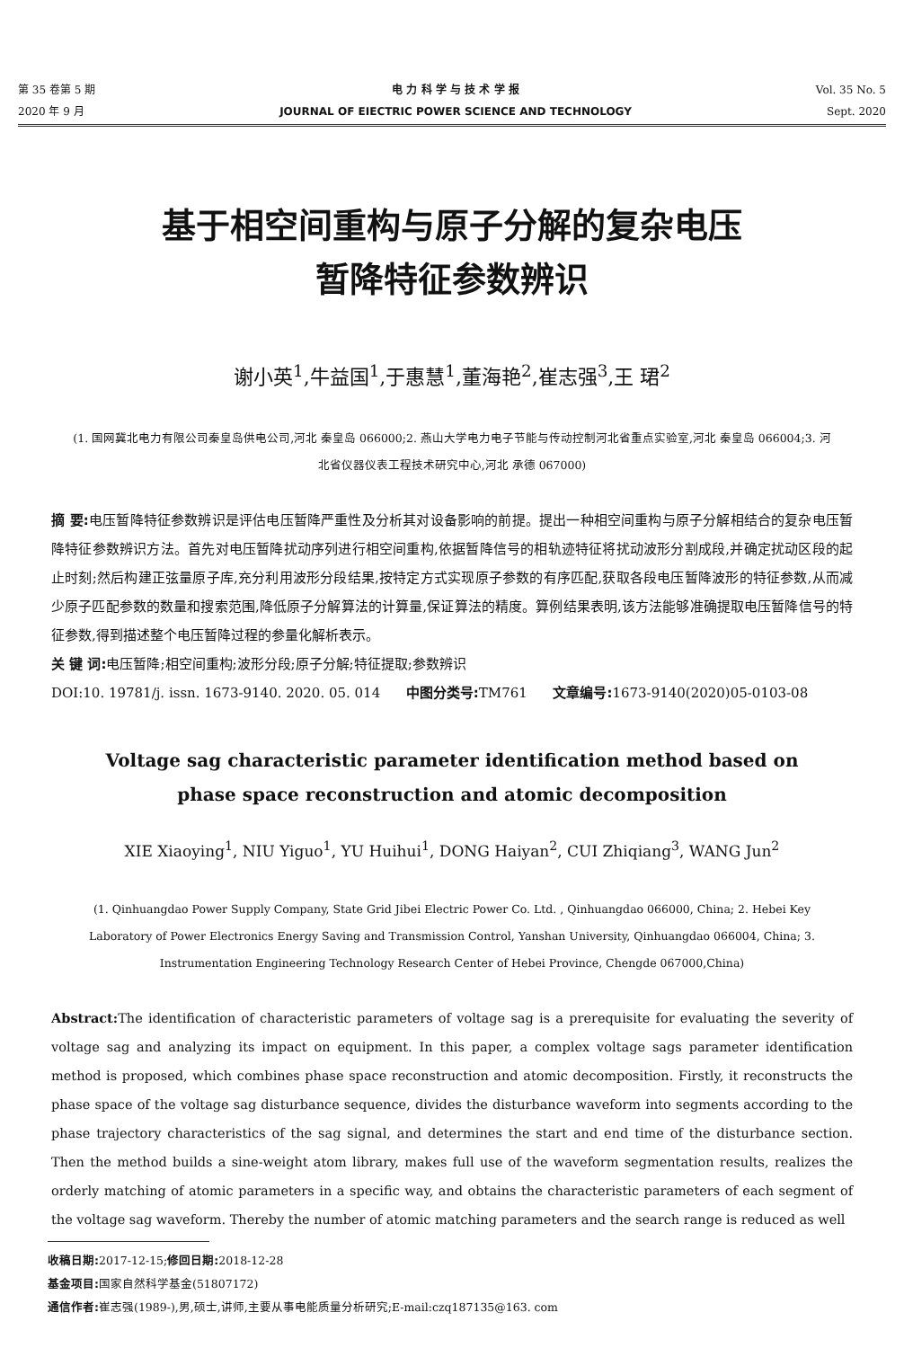第 35 卷第 5 期
2020 年 9 月
电 力 科 学 与 技 术 学 报
JOURNAL OF EIECTRIC POWER SCIENCE AND TECHNOLOGY
Vol. 35 No. 5
Sept. 2020
基于相空间重构与原子分解的复杂电压
暂降特征参数辨识
谢小英<sup>1</sup>,牛益国<sup>1</sup>,于惠慧<sup>1</sup>,董海艳<sup>2</sup>,崔志强<sup>3</sup>,王 珺<sup>2</sup>
(1. 国网冀北电力有限公司秦皇岛供电公司,河北 秦皇岛 066000;2. 燕山大学电力电子节能与传动控制河北省重点实验室,河北 秦皇岛 066004;3. 河北省仪器仪表工程技术研究中心,河北 承德 067000)
摘 要: 电压暂降特征参数辨识是评估电压暂降严重性及分析其对设备影响的前提。提出一种相空间重构与原子分解相结合的复杂电压暂降特征参数辨识方法。首先对电压暂降扰动序列进行相空间重构,依据暂降信号的相轨迹特征将扰动波形分割成段,并确定扰动区段的起止时刻;然后构建正弦量原子库,充分利用波形分段结果,按特定方式实现原子参数的有序匹配,获取各段电压暂降波形的特征参数,从而减少原子匹配参数的数量和搜索范围,降低原子分解算法的计算量,保证算法的精度。算例结果表明,该方法能够准确提取电压暂降信号的特征参数,得到描述整个电压暂降过程的参量化解析表示。
关 键 词: 电压暂降;相空间重构;波形分段;原子分解;特征提取;参数辨识
DOI:10. 19781/j. issn. 1673-9140. 2020. 05. 014 中图分类号: TM761 文章编号: 1673-9140(2020)05-0103-08
Voltage sag characteristic parameter identification method based on phase space reconstruction and atomic decomposition
XIE Xiaoying<sup>1</sup>, NIU Yiguo<sup>1</sup>, YU Huihui<sup>1</sup>, DONG Haiyan<sup>2</sup>, CUI Zhiqiang<sup>3</sup>, WANG Jun<sup>2</sup>
(1. Qinhuangdao Power Supply Company, State Grid Jibei Electric Power Co. Ltd. , Qinhuangdao 066000, China; 2. Hebei Key Laboratory of Power Electronics Energy Saving and Transmission Control, Yanshan University, Qinhuangdao 066004, China; 3. Instrumentation Engineering Technology Research Center of Hebei Province, Chengde 067000,China)
Abstract: The identification of characteristic parameters of voltage sag is a prerequisite for evaluating the severity of voltage sag and analyzing its impact on equipment. In this paper, a complex voltage sags parameter identification method is proposed, which combines phase space reconstruction and atomic decomposition. Firstly, it reconstructs the phase space of the voltage sag disturbance sequence, divides the disturbance waveform into segments according to the phase trajectory characteristics of the sag signal, and determines the start and end time of the disturbance section. Then the method builds a sine-weight atom library, makes full use of the waveform segmentation results, realizes the orderly matching of atomic parameters in a specific way, and obtains the characteristic parameters of each segment of the voltage sag waveform. Thereby the number of atomic matching parameters and the search range is reduced as well
收稿日期: 2017-12-15;修回日期: 2018-12-28
基金项目: 国家自然科学基金(51807172)
通信作者: 崔志强(1989-),男,硕士,讲师,主要从事电能质量分析研究;E-mail:czq187135@163. com